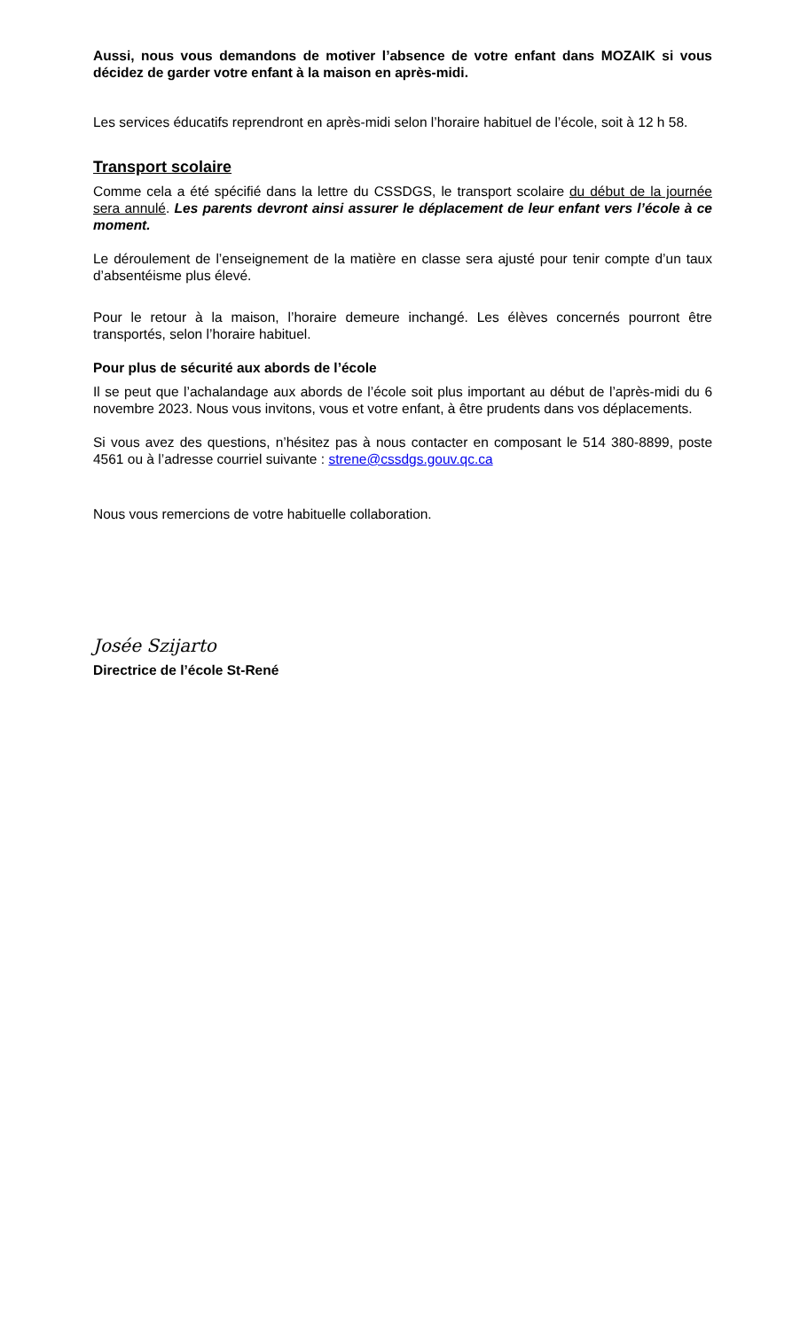Aussi, nous vous demandons de motiver l’absence de votre enfant dans MOZAIK si vous décidez de garder votre enfant à la maison en après-midi.
Les services éducatifs reprendront en après-midi selon l’horaire habituel de l’école, soit à 12 h 58.
Transport scolaire
Comme cela a été spécifié dans la lettre du CSSDGS, le transport scolaire du début de la journée sera annulé. Les parents devront ainsi assurer le déplacement de leur enfant vers l’école à ce moment.
Le déroulement de l’enseignement de la matière en classe sera ajusté pour tenir compte d’un taux d’absentéisme plus élevé.
Pour le retour à la maison, l’horaire demeure inchangé. Les élèves concernés pourront être transportés, selon l’horaire habituel.
Pour plus de sécurité aux abords de l’école
Il se peut que l’achalandage aux abords de l’école soit plus important au début de l’après-midi du 6 novembre 2023. Nous vous invitons, vous et votre enfant, à être prudents dans vos déplacements.
Si vous avez des questions, n’hésitez pas à nous contacter en composant le 514 380-8899, poste 4561 ou à l’adresse courriel suivante : strene@cssdgs.gouv.qc.ca
Nous vous remercions de votre habituelle collaboration.
Josée Szijarto
Directrice de l’école St-René